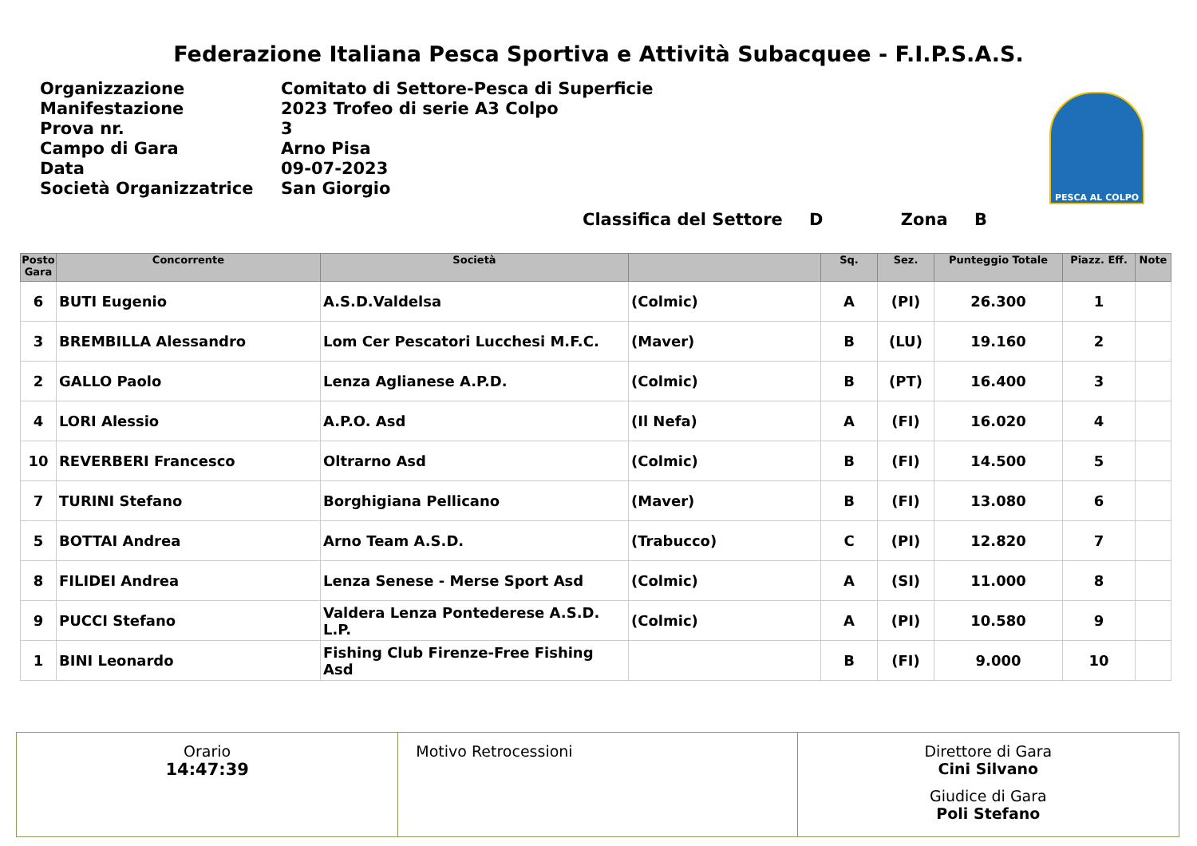Federazione Italiana Pesca Sportiva e Attività Subacquee - F.I.P.S.A.S.
| Organizzazione | Comitato di Settore-Pesca di Superficie |
| Manifestazione | 2023 Trofeo di serie A3 Colpo |
| Prova nr. | 3 |
| Campo di Gara | Arno Pisa |
| Data | 09-07-2023 |
| Società Organizzatrice | San Giorgio |
PESCA AL COLPO
Classifica del Settore D Zona B
| Posto Gara | Concorrente | Società | | Sq. | Sez. | Punteggio Totale | Piazz. Eff. | Note |
| --- | --- | --- | --- | --- | --- | --- | --- | --- |
| 6 | BUTI Eugenio | A.S.D.Valdelsa | (Colmic) | A | (PI) | 26.300 | 1 | |
| 3 | BREMBILLA Alessandro | Lom Cer Pescatori Lucchesi M.F.C. | (Maver) | B | (LU) | 19.160 | 2 | |
| 2 | GALLO Paolo | Lenza Aglianese A.P.D. | (Colmic) | B | (PT) | 16.400 | 3 | |
| 4 | LORI Alessio | A.P.O. Asd | (Il Nefa) | A | (FI) | 16.020 | 4 | |
| 10 | REVERBERI Francesco | Oltrarno Asd | (Colmic) | B | (FI) | 14.500 | 5 | |
| 7 | TURINI Stefano | Borghigiana Pellicano | (Maver) | B | (FI) | 13.080 | 6 | |
| 5 | BOTTAI Andrea | Arno Team A.S.D. | (Trabucco) | C | (PI) | 12.820 | 7 | |
| 8 | FILIDEI Andrea | Lenza Senese - Merse Sport Asd | (Colmic) | A | (SI) | 11.000 | 8 | |
| 9 | PUCCI Stefano | Valdera Lenza Pontederese A.S.D. L.P. | (Colmic) | A | (PI) | 10.580 | 9 | |
| 1 | BINI Leonardo | Fishing Club Firenze-Free Fishing Asd | | B | (FI) | 9.000 | 10 | |
Orario
14:47:39
Motivo Retrocessioni Direttore di Gara
Cini Silvano
Giudice di Gara
Poli Stefano